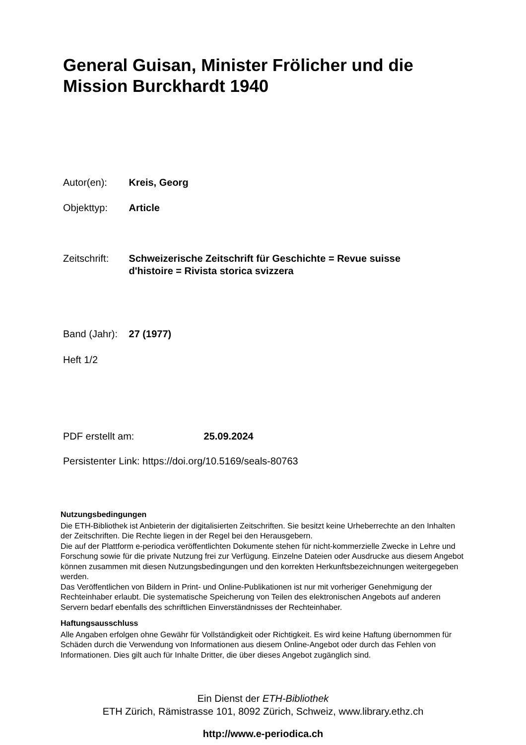General Guisan, Minister Frölicher und die Mission Burckhardt 1940
Autor(en): Kreis, Georg
Objekttyp: Article
Zeitschrift: Schweizerische Zeitschrift für Geschichte = Revue suisse
d'histoire = Rivista storica svizzera
Band (Jahr): 27 (1977)
Heft 1/2
PDF erstellt am: 25.09.2024
Persistenter Link: https://doi.org/10.5169/seals-80763
Nutzungsbedingungen
Die ETH-Bibliothek ist Anbieterin der digitalisierten Zeitschriften. Sie besitzt keine Urheberrechte an den Inhalten der Zeitschriften. Die Rechte liegen in der Regel bei den Herausgebern.
Die auf der Plattform e-periodica veröffentlichten Dokumente stehen für nicht-kommerzielle Zwecke in Lehre und Forschung sowie für die private Nutzung frei zur Verfügung. Einzelne Dateien oder Ausdrucke aus diesem Angebot können zusammen mit diesen Nutzungsbedingungen und den korrekten Herkunftsbezeichnungen weitergegeben werden.
Das Veröffentlichen von Bildern in Print- und Online-Publikationen ist nur mit vorheriger Genehmigung der Rechteinhaber erlaubt. Die systematische Speicherung von Teilen des elektronischen Angebots auf anderen Servern bedarf ebenfalls des schriftlichen Einverständnisses der Rechteinhaber.
Haftungsausschluss
Alle Angaben erfolgen ohne Gewähr für Vollständigkeit oder Richtigkeit. Es wird keine Haftung übernommen für Schäden durch die Verwendung von Informationen aus diesem Online-Angebot oder durch das Fehlen von Informationen. Dies gilt auch für Inhalte Dritter, die über dieses Angebot zugänglich sind.
Ein Dienst der ETH-Bibliothek
ETH Zürich, Rämistrasse 101, 8092 Zürich, Schweiz, www.library.ethz.ch
http://www.e-periodica.ch